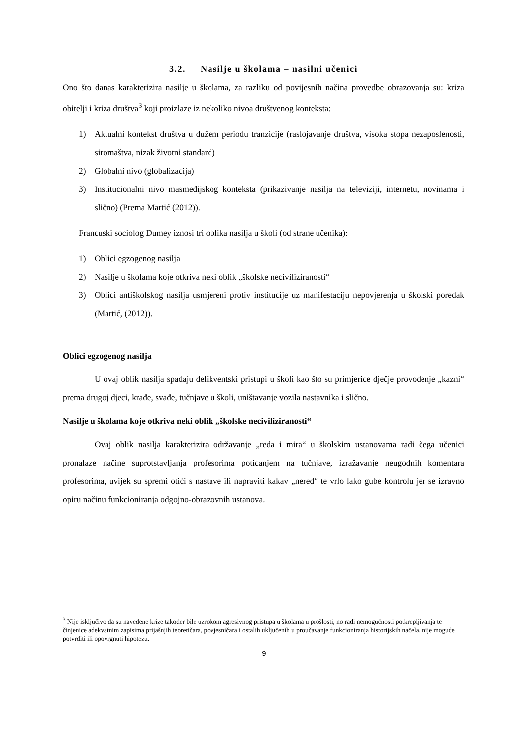3.2. Nasilje u školama – nasilni učenici
Ono što danas karakterizira nasilje u školama, za razliku od povijesnih načina provedbe obrazovanja su: kriza obitelji i kriza društva<sup>3</sup> koji proizlaze iz nekoliko nivoa društvenog konteksta:
1) Aktualni kontekst društva u dužem periodu tranzicije (raslojavanje društva, visoka stopa nezaposlenosti, siromaštva, nizak životni standard)
2) Globalni nivo (globalizacija)
3) Institucionalni nivo masmedijskog konteksta (prikazivanje nasilja na televiziji, internetu, novinama i slično) (Prema Martić (2012)).
Francuski sociolog Dumey iznosi tri oblika nasilja u školi (od strane učenika):
1) Oblici egzogenog nasilja
2) Nasilje u školama koje otkriva neki oblik „školske neciviliziranosti“
3) Oblici antiškolskog nasilja usmjereni protiv institucije uz manifestaciju nepovjerenja u školski poredak (Martić, (2012)).
Oblici egzogenog nasilja
U ovaj oblik nasilja spadaju delikventski pristupi u školi kao što su primjerice dječje provođenje „kazni“ prema drugoj djeci, krađe, svađe, tučnjave u školi, uništavanje vozila nastavnika i slično.
Nasilje u školama koje otkriva neki oblik „školske neciviliziranosti“
Ovaj oblik nasilja karakterizira održavanje „reda i mira“ u školskim ustanovama radi čega učenici pronalaze načine suprotstavljanja profesorima poticanjem na tučnjave, izražavanje neugodnih komentara profesorima, uvijek su spremi otići s nastave ili napraviti kakav „nered“ te vrlo lako gube kontrolu jer se izravno opiru načinu funkcioniranja odgojno-obrazovnih ustanova.
<sup>3</sup> Nije isključivo da su navedene krize također bile uzrokom agresivnog pristupa u školama u prošlosti, no radi nemogućnosti potkrepljivanja te činjenice adekvatnim zapisima prijašnjih teoretičara, povjesničara i ostalih uključenih u proučavanje funkcioniranja historijskih načela, nije moguće potvrditi ili opovrgnuti hipotezu.
9